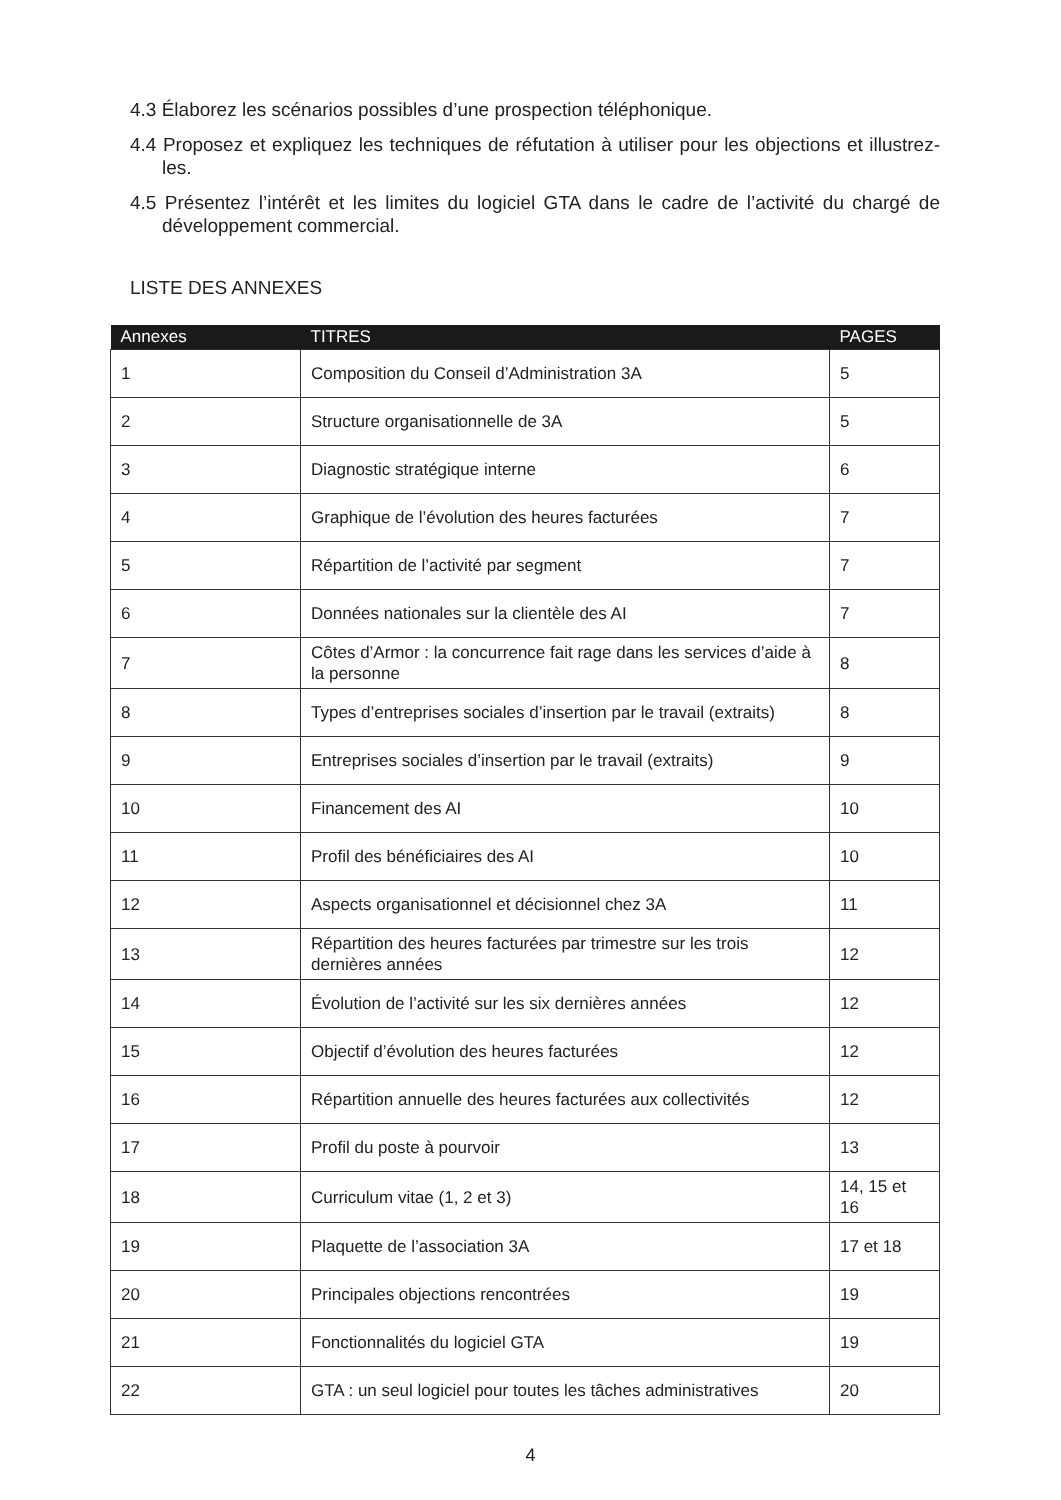4.3 Élaborez les scénarios possibles d’une prospection téléphonique.
4.4 Proposez et expliquez les techniques de réfutation à utiliser pour les objections et illustrez-les.
4.5 Présentez l’intérêt et les limites du logiciel GTA dans le cadre de l’activité du chargé de développement commercial.
LISTE DES ANNEXES
| Annexes | TITRES | PAGES |
| --- | --- | --- |
| 1 | Composition du Conseil d’Administration 3A | 5 |
| 2 | Structure organisationnelle de 3A | 5 |
| 3 | Diagnostic stratégique interne | 6 |
| 4 | Graphique de l’évolution des heures facturées | 7 |
| 5 | Répartition de l’activité par segment | 7 |
| 6 | Données nationales sur la clientèle des AI | 7 |
| 7 | Côtes d’Armor : la concurrence fait rage dans les services d’aide à la personne | 8 |
| 8 | Types d’entreprises sociales d’insertion par le travail (extraits) | 8 |
| 9 | Entreprises sociales d’insertion par le travail (extraits) | 9 |
| 10 | Financement des AI | 10 |
| 11 | Profil des bénéficiaires des AI | 10 |
| 12 | Aspects organisationnel et décisionnel chez 3A | 11 |
| 13 | Répartition des heures facturées par trimestre sur les trois dernières années | 12 |
| 14 | Évolution de l’activité sur les six dernières années | 12 |
| 15 | Objectif d’évolution des heures facturées | 12 |
| 16 | Répartition annuelle des heures facturées aux collectivités | 12 |
| 17 | Profil du poste à pourvoir | 13 |
| 18 | Curriculum vitae (1, 2 et 3) | 14, 15 et 16 |
| 19 | Plaquette de l’association 3A | 17 et 18 |
| 20 | Principales objections rencontrées | 19 |
| 21 | Fonctionnalités du logiciel GTA | 19 |
| 22 | GTA : un seul logiciel pour toutes les tâches administratives | 20 |
4